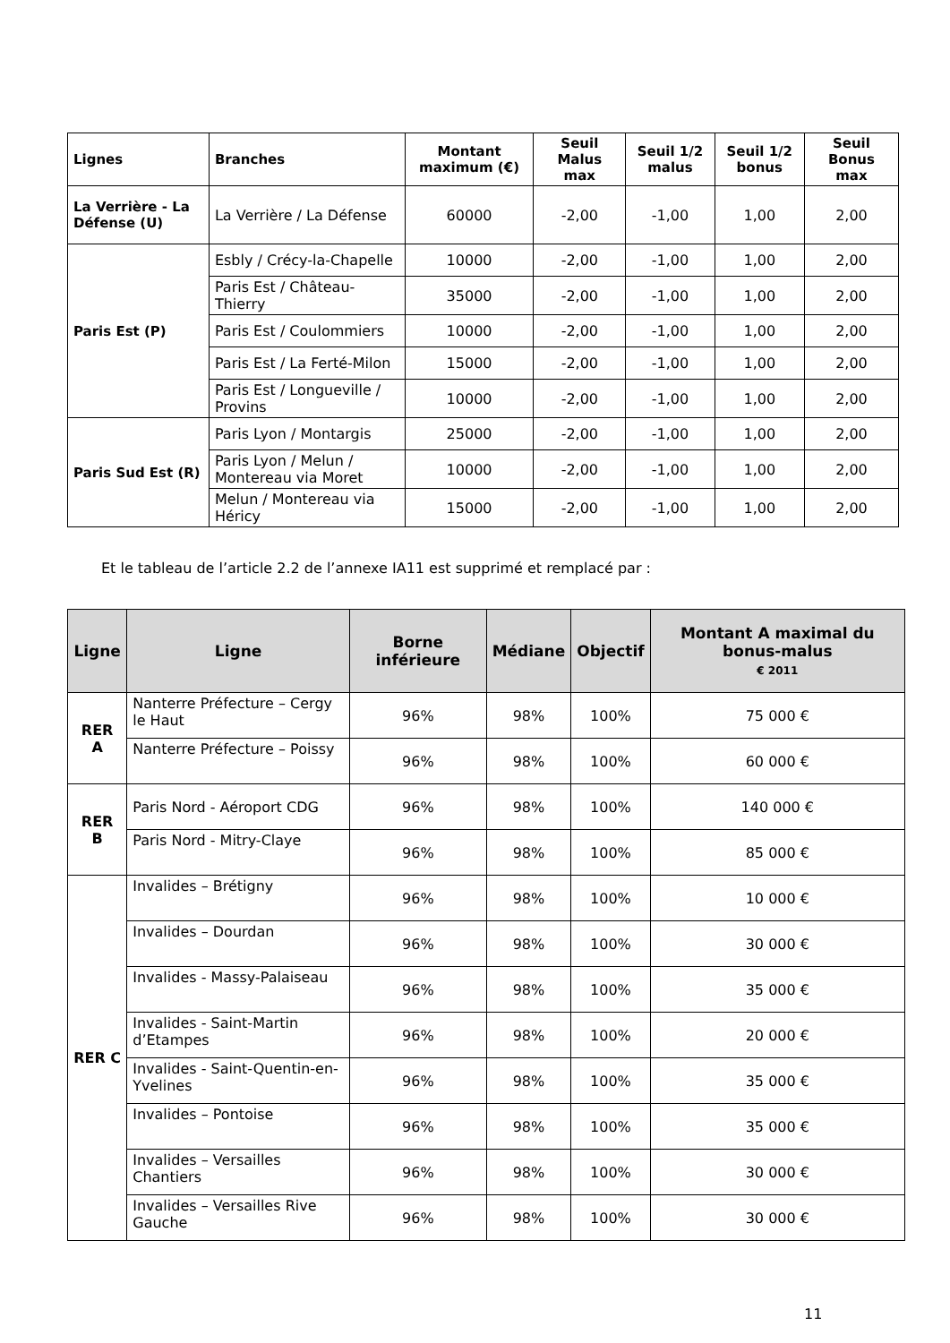| Lignes | Branches | Montant maximum (€) | Seuil Malus max | Seuil 1/2 malus | Seuil 1/2 bonus | Seuil Bonus max |
| --- | --- | --- | --- | --- | --- | --- |
| La Verrière - La Défense (U) | La Verrière / La Défense | 60000 | -2,00 | -1,00 | 1,00 | 2,00 |
| Paris Est (P) | Esbly / Crécy-la-Chapelle | 10000 | -2,00 | -1,00 | 1,00 | 2,00 |
| | Paris Est / Château-Thierry | 35000 | -2,00 | -1,00 | 1,00 | 2,00 |
| | Paris Est / Coulommiers | 10000 | -2,00 | -1,00 | 1,00 | 2,00 |
| | Paris Est / La Ferté-Milon | 15000 | -2,00 | -1,00 | 1,00 | 2,00 |
| | Paris Est / Longueville / Provins | 10000 | -2,00 | -1,00 | 1,00 | 2,00 |
| Paris Sud Est (R) | Paris Lyon / Montargis | 25000 | -2,00 | -1,00 | 1,00 | 2,00 |
| | Paris Lyon / Melun / Montereau via Moret | 10000 | -2,00 | -1,00 | 1,00 | 2,00 |
| | Melun / Montereau via Héricy | 15000 | -2,00 | -1,00 | 1,00 | 2,00 |
Et le tableau de l’article 2.2 de l’annexe IA11 est supprimé et remplacé par :
| Ligne | Ligne | Borne inférieure | Médiane | Objectif | Montant A maximal du bonus-malus € 2011 |
| --- | --- | --- | --- | --- | --- |
| RER A | Nanterre Préfecture – Cergy le Haut | 96% | 98% | 100% | 75 000 € |
| | Nanterre Préfecture – Poissy | 96% | 98% | 100% | 60 000 € |
| RER B | Paris Nord - Aéroport CDG | 96% | 98% | 100% | 140 000 € |
| | Paris Nord - Mitry-Claye | 96% | 98% | 100% | 85 000 € |
| RER C | Invalides – Brétigny | 96% | 98% | 100% | 10 000 € |
| | Invalides – Dourdan | 96% | 98% | 100% | 30 000 € |
| | Invalides - Massy-Palaiseau | 96% | 98% | 100% | 35 000 € |
| | Invalides - Saint-Martin d’Etampes | 96% | 98% | 100% | 20 000 € |
| | Invalides - Saint-Quentin-en-Yvelines | 96% | 98% | 100% | 35 000 € |
| | Invalides – Pontoise | 96% | 98% | 100% | 35 000 € |
| | Invalides – Versailles Chantiers | 96% | 98% | 100% | 30 000 € |
| | Invalides – Versailles Rive Gauche | 96% | 98% | 100% | 30 000 € |
11